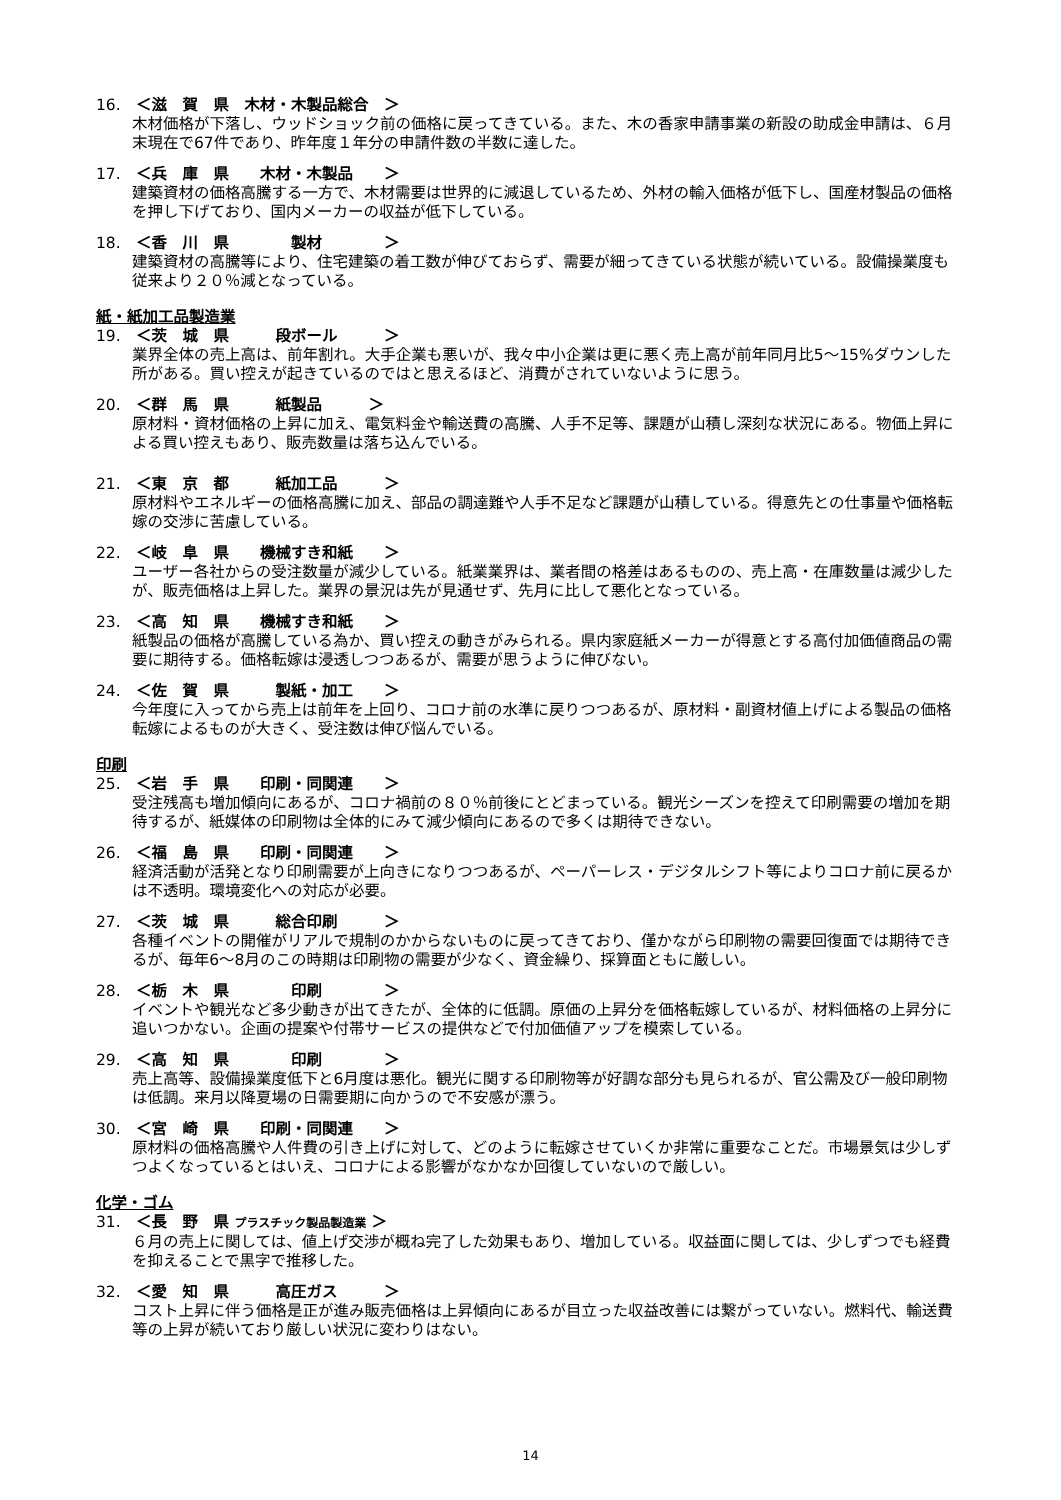16. ＜滋　賀　県　木材・木製品総合　＞
木材価格が下落し、ウッドショック前の価格に戻ってきている。また、木の香家申請事業の新設の助成金申請は、６月末現在で67件であり、昨年度１年分の申請件数の半数に達した。
17. ＜兵　庫　県　　木材・木製品　　＞
建築資材の価格高騰する一方で、木材需要は世界的に減退しているため、外材の輸入価格が低下し、国産材製品の価格を押し下げており、国内メーカーの収益が低下している。
18. ＜香　川　県　　　　製材　　　　＞
建築資材の高騰等により、住宅建築の着工数が伸びておらず、需要が細ってきている状態が続いている。設備操業度も従来より２０％減となっている。
紙・紙加工品製造業
19. ＜茨　城　県　　　段ボール　　　＞
業界全体の売上高は、前年割れ。大手企業も悪いが、我々中小企業は更に悪く売上高が前年同月比5～15%ダウンした所がある。買い控えが起きているのではと思えるほど、消費がされていないように思う。
20. ＜群　馬　県　　　紙製品　　　＞
原材料・資材価格の上昇に加え、電気料金や輸送費の高騰、人手不足等、課題が山積し深刻な状況にある。物価上昇による買い控えもあり、販売数量は落ち込んでいる。
21. ＜東　京　都　　　紙加工品　　　＞
原材料やエネルギーの価格高騰に加え、部品の調達難や人手不足など課題が山積している。得意先との仕事量や価格転嫁の交渉に苦慮している。
22. ＜岐　阜　県　　機械すき和紙　　＞
ユーザー各社からの受注数量が減少している。紙業業界は、業者間の格差はあるものの、売上高・在庫数量は減少したが、販売価格は上昇した。業界の景況は先が見通せず、先月に比して悪化となっている。
23. ＜高　知　県　　機械すき和紙　　＞
紙製品の価格が高騰している為か、買い控えの動きがみられる。県内家庭紙メーカーが得意とする高付加価値商品の需要に期待する。価格転嫁は浸透しつつあるが、需要が思うように伸びない。
24. ＜佐　賀　県　　　製紙・加工　　＞
今年度に入ってから売上は前年を上回り、コロナ前の水準に戻りつつあるが、原材料・副資材値上げによる製品の価格転嫁によるものが大きく、受注数は伸び悩んでいる。
印刷
25. ＜岩　手　県　　印刷・同関連　　＞
受注残高も増加傾向にあるが、コロナ禍前の８０％前後にとどまっている。観光シーズンを控えて印刷需要の増加を期待するが、紙媒体の印刷物は全体的にみて減少傾向にあるので多くは期待できない。
26. ＜福　島　県　　印刷・同関連　　＞
経済活動が活発となり印刷需要が上向きになりつつあるが、ペーパーレス・デジタルシフト等によりコロナ前に戻るかは不透明。環境変化への対応が必要。
27. ＜茨　城　県　　　総合印刷　　　＞
各種イベントの開催がリアルで規制のかからないものに戻ってきており、僅かながら印刷物の需要回復面では期待できるが、毎年6～8月のこの時期は印刷物の需要が少なく、資金繰り、採算面ともに厳しい。
28. ＜栃　木　県　　　　印刷　　　　＞
イベントや観光など多少動きが出てきたが、全体的に低調。原価の上昇分を価格転嫁しているが、材料価格の上昇分に追いつかない。企画の提案や付帯サービスの提供などで付加価値アップを模索している。
29. ＜高　知　県　　　　印刷　　　　＞
売上高等、設備操業度低下と6月度は悪化。観光に関する印刷物等が好調な部分も見られるが、官公需及び一般印刷物は低調。来月以降夏場の日需要期に向かうので不安感が漂う。
30. ＜宮　崎　県　　印刷・同関連　　＞
原材料の価格高騰や人件費の引き上げに対して、どのように転嫁させていくか非常に重要なことだ。市場景気は少しずつよくなっているとはいえ、コロナによる影響がなかなか回復していないので厳しい。
化学・ゴム
31. ＜長　野　県 プラスチック製品製造業 ＞
６月の売上に関しては、値上げ交渉が概ね完了した効果もあり、増加している。収益面に関しては、少しずつでも経費を抑えることで黒字で推移した。
32. ＜愛　知　県　　　高圧ガス　　　＞
コスト上昇に伴う価格是正が進み販売価格は上昇傾向にあるが目立った収益改善には繋がっていない。燃料代、輸送費等の上昇が続いており厳しい状況に変わりはない。
14